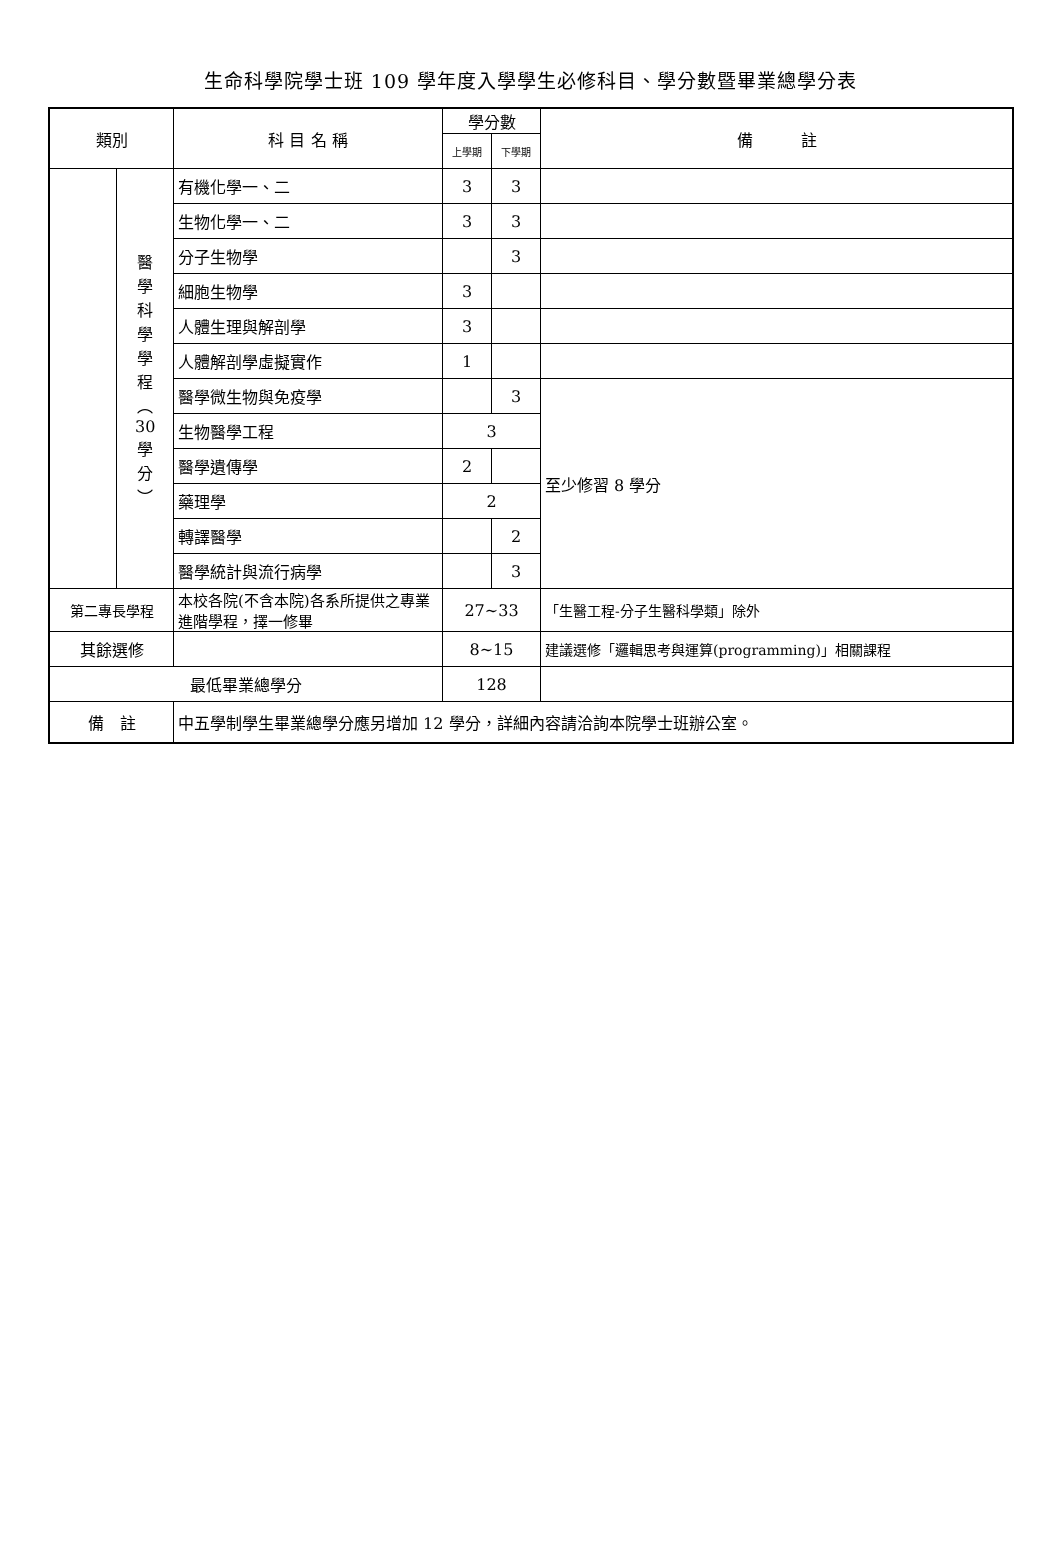生命科學院學士班 109 學年度入學學生必修科目、學分數暨畢業總學分表
| 類別 | | 科 目 名 稱 | 學分數 | | 備 註 |
| --- | --- | --- | --- | --- | --- |
| | | | 上學期 | 下學期 | |
| | 醫 學 科 學 學 程 ︵ 30 學 分 ︶ | 有機化學一、二 | 3 | 3 | |
| | | 生物化學一、二 | 3 | 3 | |
| | | 分子生物學 | | 3 | |
| | | 細胞生物學 | 3 | | |
| | | 人體生理與解剖學 | 3 | | |
| | | 人體解剖學虛擬實作 | 1 | | |
| | | 醫學微生物與免疫學 | | 3 | 至少修習 8 學分 |
| | | 生物醫學工程 | 3 | | |
| | | 醫學遺傳學 | 2 | | |
| | | 藥理學 | 2 | | |
| | | 轉譯醫學 | | 2 | |
| | | 醫學統計與流行病學 | | 3 | |
| 第二專長學程 | | 本校各院(不含本院)各系所提供之專業進階學程，擇一修畢 | 27~33 | | 「生醫工程-分子生醫科學類」除外 |
| 其餘選修 | | | 8~15 | | 建議選修「邏輯思考與運算(programming)」相關課程 |
| 最低畢業總學分 | | | 128 | | |
| 備 註 | | 中五學制學生畢業總學分應另增加 12 學分，詳細內容請洽詢本院學士班辦公室。 | | | |